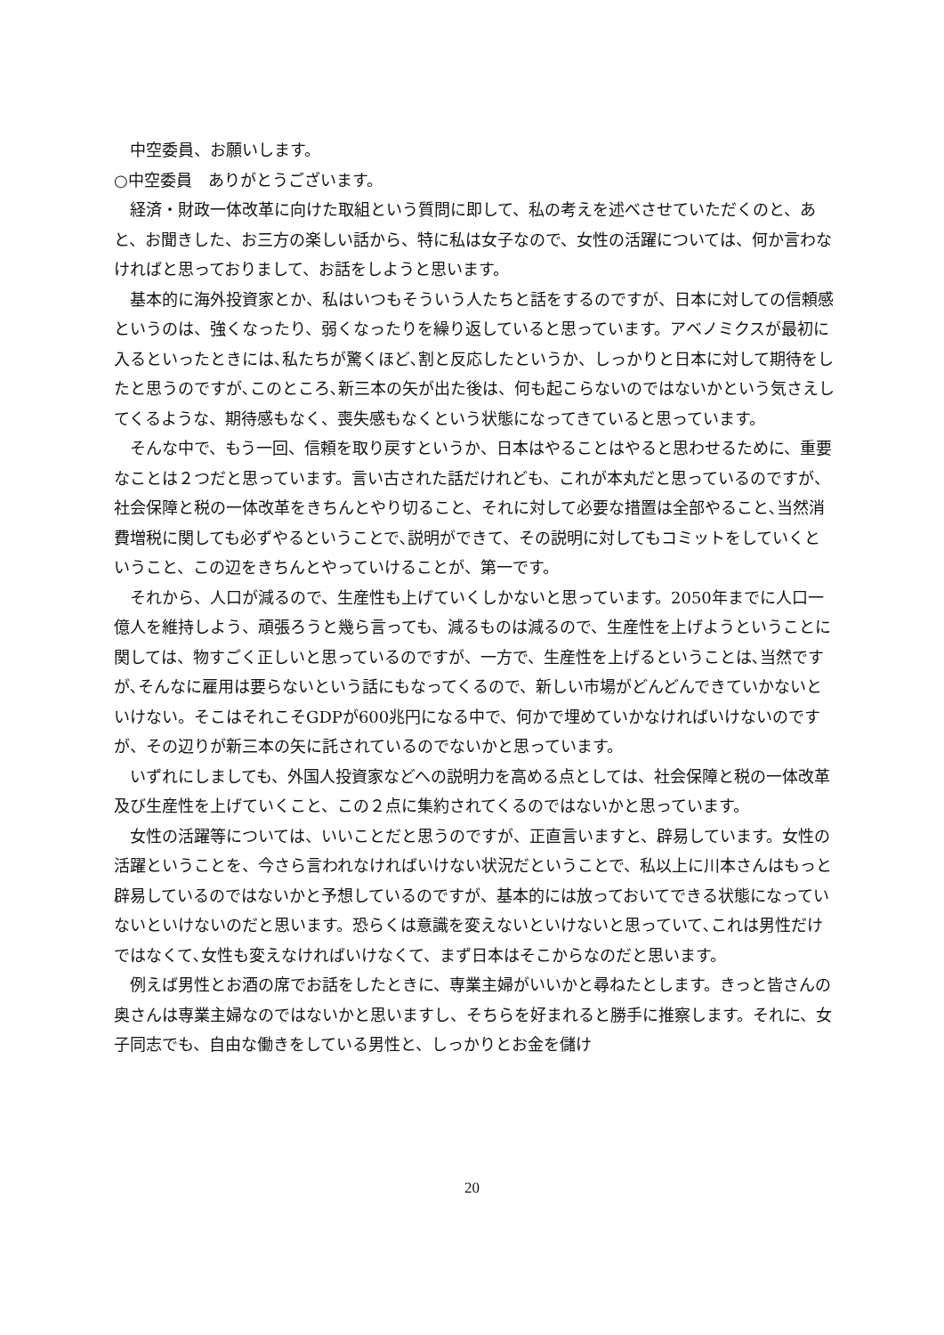中空委員、お願いします。
○中空委員　ありがとうございます。
経済・財政一体改革に向けた取組という質問に即して、私の考えを述べさせていただくのと、あと、お聞きした、お三方の楽しい話から、特に私は女子なので、女性の活躍については、何か言わなければと思っておりまして、お話をしようと思います。
基本的に海外投資家とか、私はいつもそういう人たちと話をするのですが、日本に対しての信頼感というのは、強くなったり、弱くなったりを繰り返していると思っています。アベノミクスが最初に入るといったときには､私たちが驚くほど､割と反応したというか、しっかりと日本に対して期待をしたと思うのですが､このところ､新三本の矢が出た後は、何も起こらないのではないかという気さえしてくるような、期待感もなく、喪失感もなくという状態になってきていると思っています。
そんな中で、もう一回、信頼を取り戻すというか、日本はやることはやると思わせるために、重要なことは２つだと思っています。言い古された話だけれども、これが本丸だと思っているのですが、社会保障と税の一体改革をきちんとやり切ること、それに対して必要な措置は全部やること､当然消費増税に関しても必ずやるということで､説明ができて、その説明に対してもコミットをしていくということ、この辺をきちんとやっていけることが、第一です。
それから、人口が減るので、生産性も上げていくしかないと思っています。2050年までに人口一億人を維持しよう、頑張ろうと幾ら言っても、減るものは減るので、生産性を上げようということに関しては、物すごく正しいと思っているのですが、一方で、生産性を上げるということは､当然ですが､そんなに雇用は要らないという話にもなってくるので、新しい市場がどんどんできていかないといけない。そこはそれこそGDPが600兆円になる中で、何かで埋めていかなければいけないのですが、その辺りが新三本の矢に託されているのでないかと思っています。
いずれにしましても、外国人投資家などへの説明力を高める点としては、社会保障と税の一体改革及び生産性を上げていくこと、この２点に集約されてくるのではないかと思っています。
女性の活躍等については、いいことだと思うのですが、正直言いますと、辟易しています。女性の活躍ということを、今さら言われなければいけない状況だということで、私以上に川本さんはもっと辟易しているのではないかと予想しているのですが、基本的には放っておいてできる状態になっていないといけないのだと思います。恐らくは意識を変えないといけないと思っていて､これは男性だけではなくて､女性も変えなければいけなくて、まず日本はそこからなのだと思います。
例えば男性とお酒の席でお話をしたときに、専業主婦がいいかと尋ねたとします。きっと皆さんの奥さんは専業主婦なのではないかと思いますし、そちらを好まれると勝手に推察します。それに、女子同志でも、自由な働きをしている男性と、しっかりとお金を儲け
20